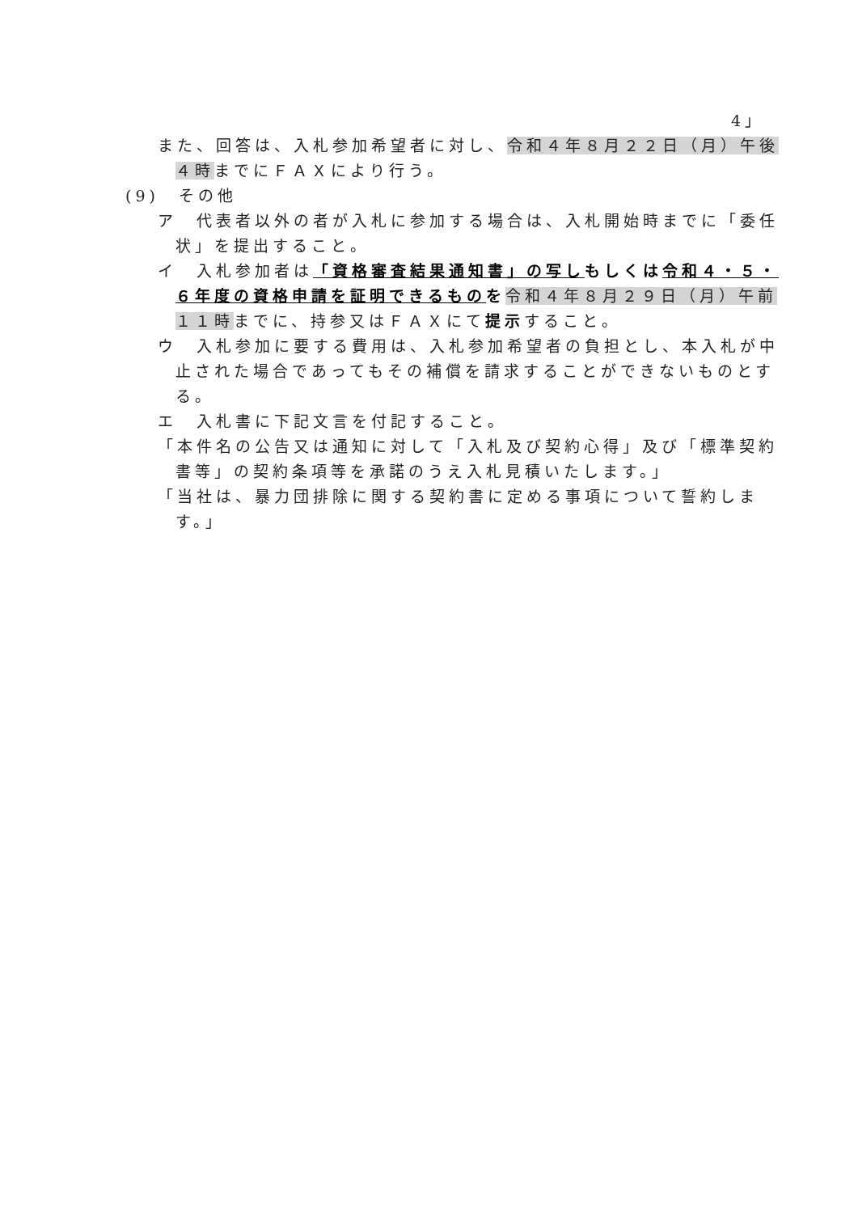4」
また、回答は、入札参加希望者に対し、令和４年８月２２日（月）午後４時までにＦＡＸにより行う。
(9)　その他
ア　代表者以外の者が入札に参加する場合は、入札開始時までに「委任状」を提出すること。
イ　入札参加者は「資格審査結果通知書」の写し もしくは 令和４・５・６年度の資格申請を証明できるもの を令和４年８月２９日（月）午前１１時までに、持参又はＦＡＸにて提示すること。
ウ　入札参加に要する費用は、入札参加希望者の負担とし、本入札が中止された場合であってもその補償を請求することができないものとする。
エ　入札書に下記文言を付記すること。
「本件名の公告又は通知に対して「入札及び契約心得」及び「標準契約書等」の契約条項等を承諾のうえ入札見積いたします。」
「当社は、暴力団排除に関する契約書に定める事項について誓約します。」